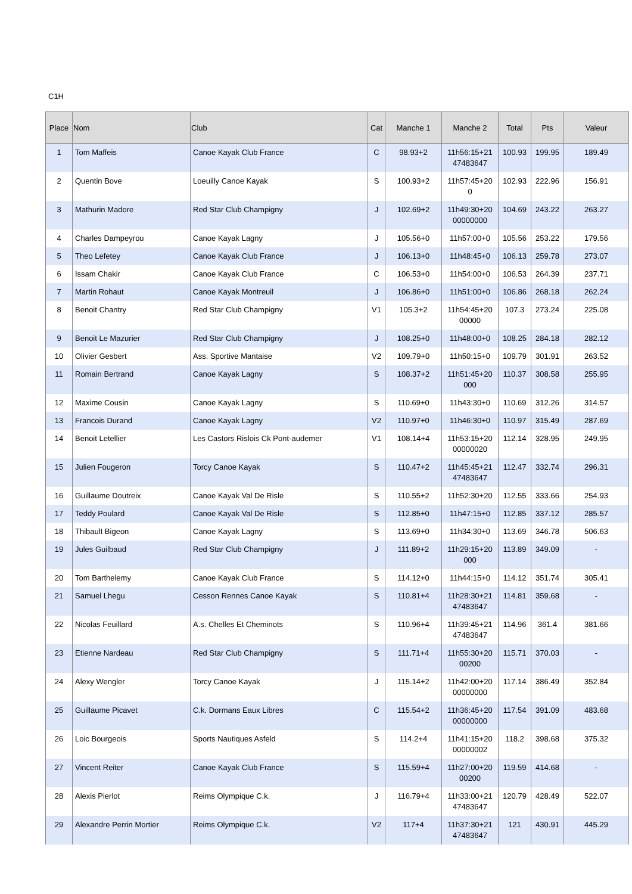C1H
| Place | Nom | Club | Cat | Manche 1 | Manche 2 | Total | Pts | Valeur |
| --- | --- | --- | --- | --- | --- | --- | --- | --- |
| 1 | Tom Maffeis | Canoe Kayak Club France | C | 98.93+2 | 11h56:15+21 47483647 | 100.93 | 199.95 | 189.49 |
| 2 | Quentin Bove | Loeuilly Canoe Kayak | S | 100.93+2 | 11h57:45+20 0 | 102.93 | 222.96 | 156.91 |
| 3 | Mathurin Madore | Red Star Club Champigny | J | 102.69+2 | 11h49:30+20 00000000 | 104.69 | 243.22 | 263.27 |
| 4 | Charles Dampeyrou | Canoe Kayak Lagny | J | 105.56+0 | 11h57:00+0 | 105.56 | 253.22 | 179.56 |
| 5 | Theo Lefetey | Canoe Kayak Club France | J | 106.13+0 | 11h48:45+0 | 106.13 | 259.78 | 273.07 |
| 6 | Issam Chakir | Canoe Kayak Club France | C | 106.53+0 | 11h54:00+0 | 106.53 | 264.39 | 237.71 |
| 7 | Martin Rohaut | Canoe Kayak Montreuil | J | 106.86+0 | 11h51:00+0 | 106.86 | 268.18 | 262.24 |
| 8 | Benoit Chantry | Red Star Club Champigny | V1 | 105.3+2 | 11h54:45+20 00000 | 107.3 | 273.24 | 225.08 |
| 9 | Benoit Le Mazurier | Red Star Club Champigny | J | 108.25+0 | 11h48:00+0 | 108.25 | 284.18 | 282.12 |
| 10 | Olivier Gesbert | Ass. Sportive Mantaise | V2 | 109.79+0 | 11h50:15+0 | 109.79 | 301.91 | 263.52 |
| 11 | Romain Bertrand | Canoe Kayak Lagny | S | 108.37+2 | 11h51:45+20 000 | 110.37 | 308.58 | 255.95 |
| 12 | Maxime Cousin | Canoe Kayak Lagny | S | 110.69+0 | 11h43:30+0 | 110.69 | 312.26 | 314.57 |
| 13 | Francois Durand | Canoe Kayak Lagny | V2 | 110.97+0 | 11h46:30+0 | 110.97 | 315.49 | 287.69 |
| 14 | Benoit Letellier | Les Castors Rislois Ck Pont-audemer | V1 | 108.14+4 | 11h53:15+20 00000020 | 112.14 | 328.95 | 249.95 |
| 15 | Julien Fougeron | Torcy Canoe Kayak | S | 110.47+2 | 11h45:45+21 47483647 | 112.47 | 332.74 | 296.31 |
| 16 | Guillaume Doutreix | Canoe Kayak Val De Risle | S | 110.55+2 | 11h52:30+20 | 112.55 | 333.66 | 254.93 |
| 17 | Teddy Poulard | Canoe Kayak Val De Risle | S | 112.85+0 | 11h47:15+0 | 112.85 | 337.12 | 285.57 |
| 18 | Thibault Bigeon | Canoe Kayak Lagny | S | 113.69+0 | 11h34:30+0 | 113.69 | 346.78 | 506.63 |
| 19 | Jules Guilbaud | Red Star Club Champigny | J | 111.89+2 | 11h29:15+20 000 | 113.89 | 349.09 | - |
| 20 | Tom Barthelemy | Canoe Kayak Club France | S | 114.12+0 | 11h44:15+0 | 114.12 | 351.74 | 305.41 |
| 21 | Samuel Lhegu | Cesson Rennes Canoe Kayak | S | 110.81+4 | 11h28:30+21 47483647 | 114.81 | 359.68 | - |
| 22 | Nicolas Feuillard | A.s. Chelles Et Cheminots | S | 110.96+4 | 11h39:45+21 47483647 | 114.96 | 361.4 | 381.66 |
| 23 | Etienne Nardeau | Red Star Club Champigny | S | 111.71+4 | 11h55:30+20 00200 | 115.71 | 370.03 | - |
| 24 | Alexy Wengler | Torcy Canoe Kayak | J | 115.14+2 | 11h42:00+20 00000000 | 117.14 | 386.49 | 352.84 |
| 25 | Guillaume Picavet | C.k. Dormans Eaux Libres | C | 115.54+2 | 11h36:45+20 00000000 | 117.54 | 391.09 | 483.68 |
| 26 | Loic Bourgeois | Sports Nautiques Asfeld | S | 114.2+4 | 11h41:15+20 00000002 | 118.2 | 398.68 | 375.32 |
| 27 | Vincent Reiter | Canoe Kayak Club France | S | 115.59+4 | 11h27:00+20 00200 | 119.59 | 414.68 | - |
| 28 | Alexis Pierlot | Reims Olympique C.k. | J | 116.79+4 | 11h33:00+21 47483647 | 120.79 | 428.49 | 522.07 |
| 29 | Alexandre Perrin Mortier | Reims Olympique C.k. | V2 | 117+4 | 11h37:30+21 47483647 | 121 | 430.91 | 445.29 |